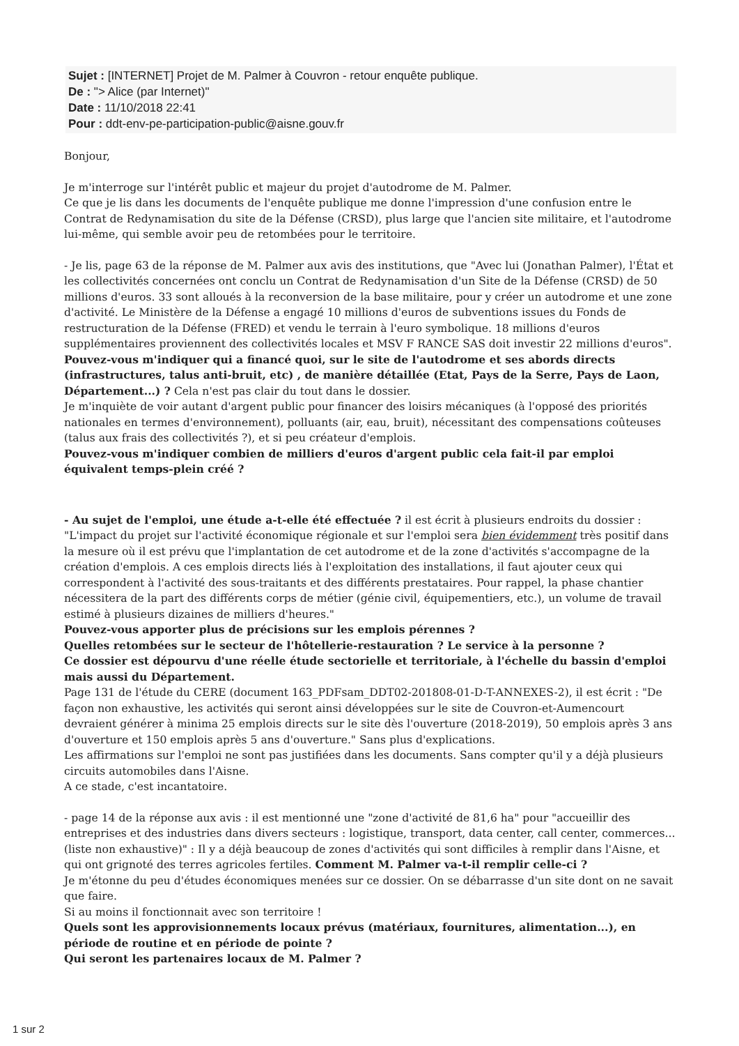Sujet : [INTERNET] Projet de M. Palmer à Couvron - retour enquête publique.
De : "> Alice (par Internet)"
Date : 11/10/2018 22:41
Pour : ddt-env-pe-participation-public@aisne.gouv.fr
Bonjour,
Je m'interroge sur l'intérêt public et majeur du projet d'autodrome de M. Palmer.
Ce que je lis dans les documents de l'enquête publique me donne l'impression d'une confusion entre le Contrat de Redynamisation du site de la Défense (CRSD), plus large que l'ancien site militaire, et l'autodrome lui-même, qui semble avoir peu de retombées pour le territoire.
- Je lis, page 63 de la réponse de M. Palmer aux avis des institutions, que "Avec lui (Jonathan Palmer), l'État et les collectivités concernées ont conclu un Contrat de Redynamisation d'un Site de la Défense (CRSD) de 50 millions d'euros. 33 sont alloués à la reconversion de la base militaire, pour y créer un autodrome et une zone d'activité. Le Ministère de la Défense a engagé 10 millions d'euros de subventions issues du Fonds de restructuration de la Défense (FRED) et vendu le terrain à l'euro symbolique. 18 millions d'euros supplémentaires proviennent des collectivités locales et MSV F RANCE SAS doit investir 22 millions d'euros".
Pouvez-vous m'indiquer qui a financé quoi, sur le site de l'autodrome et ses abords directs (infrastructures, talus anti-bruit, etc) , de manière détaillée (Etat, Pays de la Serre, Pays de Laon, Département...) ? Cela n'est pas clair du tout dans le dossier.
Je m'inquiète de voir autant d'argent public pour financer des loisirs mécaniques (à l'opposé des priorités nationales en termes d'environnement), polluants (air, eau, bruit), nécessitant des compensations coûteuses (talus aux frais des collectivités ?), et si peu créateur d'emplois.
Pouvez-vous m'indiquer combien de milliers d'euros d'argent public cela fait-il par emploi équivalent temps-plein créé ?
- Au sujet de l'emploi, une étude a-t-elle été effectuée ? il est écrit à plusieurs endroits du dossier : "L'impact du projet sur l'activité économique régionale et sur l'emploi sera bien évidemment très positif dans la mesure où il est prévu que l'implantation de cet autodrome et de la zone d'activités s'accompagne de la création d'emplois. A ces emplois directs liés à l'exploitation des installations, il faut ajouter ceux qui correspondent à l'activité des sous-traitants et des différents prestataires. Pour rappel, la phase chantier nécessitera de la part des différents corps de métier (génie civil, équipementiers, etc.), un volume de travail estimé à plusieurs dizaines de milliers d'heures."
Pouvez-vous apporter plus de précisions sur les emplois pérennes ?
Quelles retombées sur le secteur de l'hôtellerie-restauration ? Le service à la personne ?
Ce dossier est dépourvu d'une réelle étude sectorielle et territoriale, à l'échelle du bassin d'emploi mais aussi du Département.
Page 131 de l'étude du CERE (document 163_PDFsam_DDT02-201808-01-D-T-ANNEXES-2), il est écrit : "De façon non exhaustive, les activités qui seront ainsi développées sur le site de Couvron-et-Aumencourt devraient générer à minima 25 emplois directs sur le site dès l'ouverture (2018-2019), 50 emplois après 3 ans d'ouverture et 150 emplois après 5 ans d'ouverture." Sans plus d'explications.
Les affirmations sur l'emploi ne sont pas justifiées dans les documents. Sans compter qu'il y a déjà plusieurs circuits automobiles dans l'Aisne.
A ce stade, c'est incantatoire.
- page 14 de la réponse aux avis : il est mentionné une "zone d'activité de 81,6 ha" pour "accueillir des entreprises et des industries dans divers secteurs : logistique, transport, data center, call center, commerces... (liste non exhaustive)" : Il y a déjà beaucoup de zones d'activités qui sont difficiles à remplir dans l'Aisne, et qui ont grignoté des terres agricoles fertiles. Comment M. Palmer va-t-il remplir celle-ci ?
Je m'étonne du peu d'études économiques menées sur ce dossier. On se débarrasse d'un site dont on ne savait que faire.
Si au moins il fonctionnait avec son territoire !
Quels sont les approvisionnements locaux prévus (matériaux, fournitures, alimentation...), en période de routine et en période de pointe ?
Qui seront les partenaires locaux de M. Palmer ?
1 sur 2